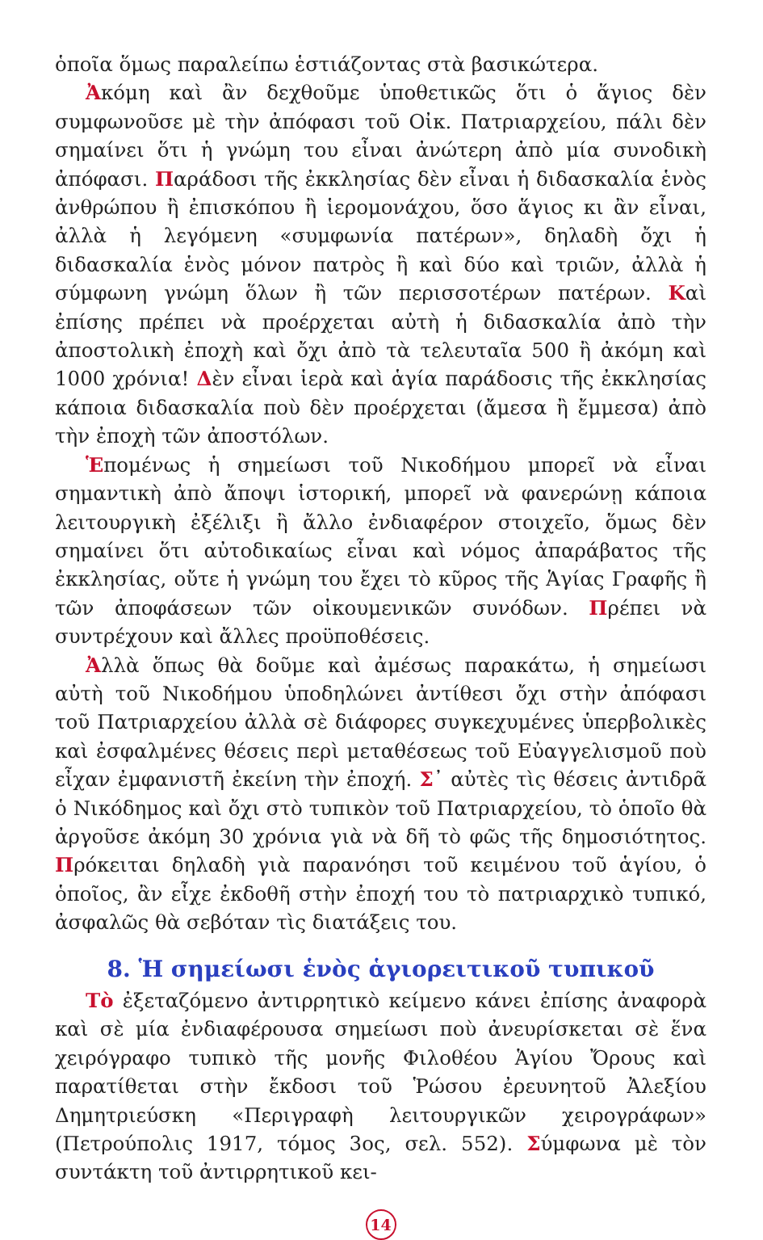ὁποῖα ὅμως παραλείπω ἑστιάζοντας στὰ βασικώτερα.
Ἀκόμη καὶ ἂν δεχθοῦμε ὑποθετικῶς ὅτι ὁ ἅγιος δὲν συμφωνοῦσε μὲ τὴν ἀπόφασι τοῦ Οἰκ. Πατριαρχείου, πάλι δὲν σημαίνει ὅτι ἡ γνώμη του εἶναι ἀνώτερη ἀπὸ μία συνοδικὴ ἀπόφασι. Παράδοσι τῆς ἐκκλησίας δὲν εἶναι ἡ διδασκαλία ἑνὸς ἀνθρώπου ἢ ἐπισκόπου ἢ ἱερομονάχου, ὅσο ἅγιος κι ἂν εἶναι, ἀλλὰ ἡ λεγόμενη «συμφωνία πατέρων», δηλαδὴ ὄχι ἡ διδασκαλία ἑνὸς μόνον πατρὸς ἢ καὶ δύο καὶ τριῶν, ἀλλὰ ἡ σύμφωνη γνώμη ὅλων ἢ τῶν περισσοτέρων πατέρων. Καὶ ἐπίσης πρέπει νὰ προέρχεται αὐτὴ ἡ διδασκαλία ἀπὸ τὴν ἀποστολικὴ ἐποχὴ καὶ ὄχι ἀπὸ τὰ τελευταῖα 500 ἢ ἀκόμη καὶ 1000 χρόνια! Δὲν εἶναι ἱερὰ καὶ ἁγία παράδοσις τῆς ἐκκλησίας κάποια διδασκαλία ποὺ δὲν προέρχεται (ἄμεσα ἢ ἔμμεσα) ἀπὸ τὴν ἐποχὴ τῶν ἀποστόλων.
Ἑπομένως ἡ σημείωσι τοῦ Νικοδήμου μπορεῖ νὰ εἶναι σημαντικὴ ἀπὸ ἄποψι ἱστορική, μπορεῖ νὰ φανερώνῃ κάποια λειτουργικὴ ἐξέλιξι ἢ ἄλλο ἐνδιαφέρον στοιχεῖο, ὅμως δὲν σημαίνει ὅτι αὐτοδικαίως εἶναι καὶ νόμος ἀπαράβατος τῆς ἐκκλησίας, οὔτε ἡ γνώμη του ἔχει τὸ κῦρος τῆς Ἁγίας Γραφῆς ἢ τῶν ἀποφάσεων τῶν οἰκουμενικῶν συνόδων. Πρέπει νὰ συντρέχουν καὶ ἄλλες προϋποθέσεις.
Ἀλλὰ ὅπως θὰ δοῦμε καὶ ἀμέσως παρακάτω, ἡ σημείωσι αὐτὴ τοῦ Νικοδήμου ὑποδηλώνει ἀντίθεσι ὄχι στὴν ἀπόφασι τοῦ Πατριαρχείου ἀλλὰ σὲ διάφορες συγκεχυμένες ὑπερβολικὲς καὶ ἐσφαλμένες θέσεις περὶ μεταθέσεως τοῦ Εὐαγγελισμοῦ ποὺ εἶχαν ἐμφανιστῆ ἐκείνη τὴν ἐποχή. Σ᾽ αὐτὲς τὶς θέσεις ἀντιδρᾶ ὁ Νικόδημος καὶ ὄχι στὸ τυπικὸν τοῦ Πατριαρχείου, τὸ ὁποῖο θὰ ἀργοῦσε ἀκόμη 30 χρόνια γιὰ νὰ δῆ τὸ φῶς τῆς δημοσιότητος. Πρόκειται δηλαδὴ γιὰ παρανόησι τοῦ κειμένου τοῦ ἁγίου, ὁ ὁποῖος, ἂν εἶχε ἐκδοθῆ στὴν ἐποχή του τὸ πατριαρχικὸ τυπικό, ἀσφαλῶς θὰ σεβόταν τὶς διατάξεις του.
8. Ἡ σημείωσι ἑνὸς ἁγιορειτικοῦ τυπικοῦ
Τὸ ἐξεταζόμενο ἀντιρρητικὸ κείμενο κάνει ἐπίσης ἀναφορὰ καὶ σὲ μία ἐνδιαφέρουσα σημείωσι ποὺ ἀνευρίσκεται σὲ ἕνα χειρόγραφο τυπικὸ τῆς μονῆς Φιλοθέου Ἁγίου Ὄρους καὶ παρατίθεται στὴν ἔκδοσι τοῦ Ῥώσου ἐρευνητοῦ Ἀλεξίου Δημητριεύσκη «Περιγραφὴ λειτουργικῶν χειρογράφων» (Πετρούπολις 1917, τόμος 3ος, σελ. 552). Σύμφωνα μὲ τὸν συντάκτη τοῦ ἀντιρρητικοῦ κει-
14